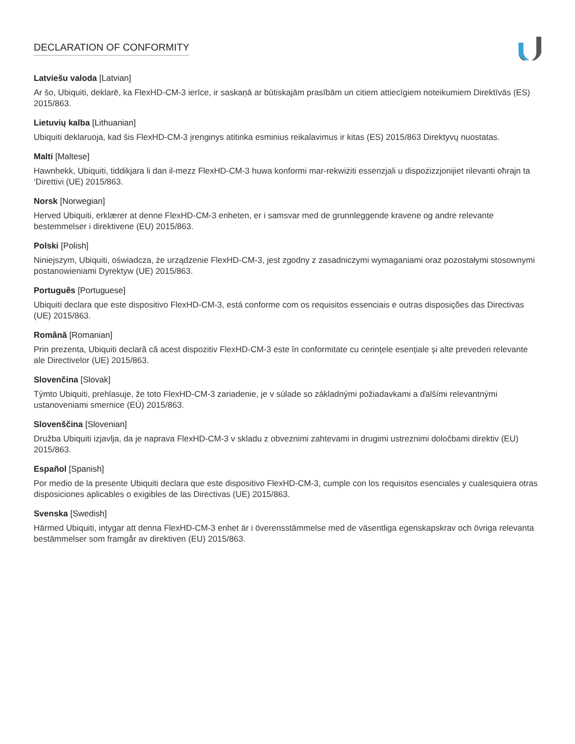DECLARATION OF CONFORMITY
Latviešu valoda [Latvian]
Ar šo, Ubiquiti, deklarē, ka FlexHD-CM-3 ierīce, ir saskaņā ar būtiskajām prasībām un citiem attiecīgiem noteikumiem Direktīvās (ES) 2015/863.
Lietuvių kalba [Lithuanian]
Ubiquiti deklaruoja, kad šis FlexHD-CM-3 įrenginys atitinka esminius reikalavimus ir kitas (ES) 2015/863 Direktyvų nuostatas.
Malti [Maltese]
Hawnhekk, Ubiquiti, tiddikjara li dan il-mezz FlexHD-CM-3 huwa konformi mar-rekwiżiti essenzjali u dispożizzjonijiet rilevanti oħrajn ta ‘Direttivi (UE) 2015/863.
Norsk [Norwegian]
Herved Ubiquiti, erklærer at denne FlexHD-CM-3 enheten, er i samsvar med de grunnleggende kravene og andre relevante bestemmelser i direktivene (EU) 2015/863.
Polski [Polish]
Niniejszym, Ubiquiti, oświadcza, że urządzenie FlexHD-CM-3, jest zgodny z zasadniczymi wymaganiami oraz pozostałymi stosownymi postanowieniami Dyrektyw (UE) 2015/863.
Português [Portuguese]
Ubiquiti declara que este dispositivo FlexHD-CM-3, está conforme com os requisitos essenciais e outras disposições das Directivas (UE) 2015/863.
Română [Romanian]
Prin prezenta, Ubiquiti declară că acest dispozitiv FlexHD-CM-3 este în conformitate cu cerințele esențiale și alte prevederi relevante ale Directivelor (UE) 2015/863.
Slovenčina [Slovak]
Týmto Ubiquiti, prehlasuje, že toto FlexHD-CM-3 zariadenie, je v súlade so základnými požiadavkami a ďalšími relevantnými ustanoveniami smernice (EÚ) 2015/863.
Slovenščina [Slovenian]
Družba Ubiquiti izjavlja, da je naprava FlexHD-CM-3 v skladu z obveznimi zahtevami in drugimi ustreznimi določbami direktiv (EU) 2015/863.
Español [Spanish]
Por medio de la presente Ubiquiti declara que este dispositivo FlexHD-CM-3, cumple con los requisitos esenciales y cualesquiera otras disposiciones aplicables o exigibles de las Directivas (UE) 2015/863.
Svenska [Swedish]
Härmed Ubiquiti, intygar att denna FlexHD-CM-3 enhet är i överensstämmelse med de väsentliga egenskapskrav och övriga relevanta bestämmelser som framgår av direktiven (EU) 2015/863.